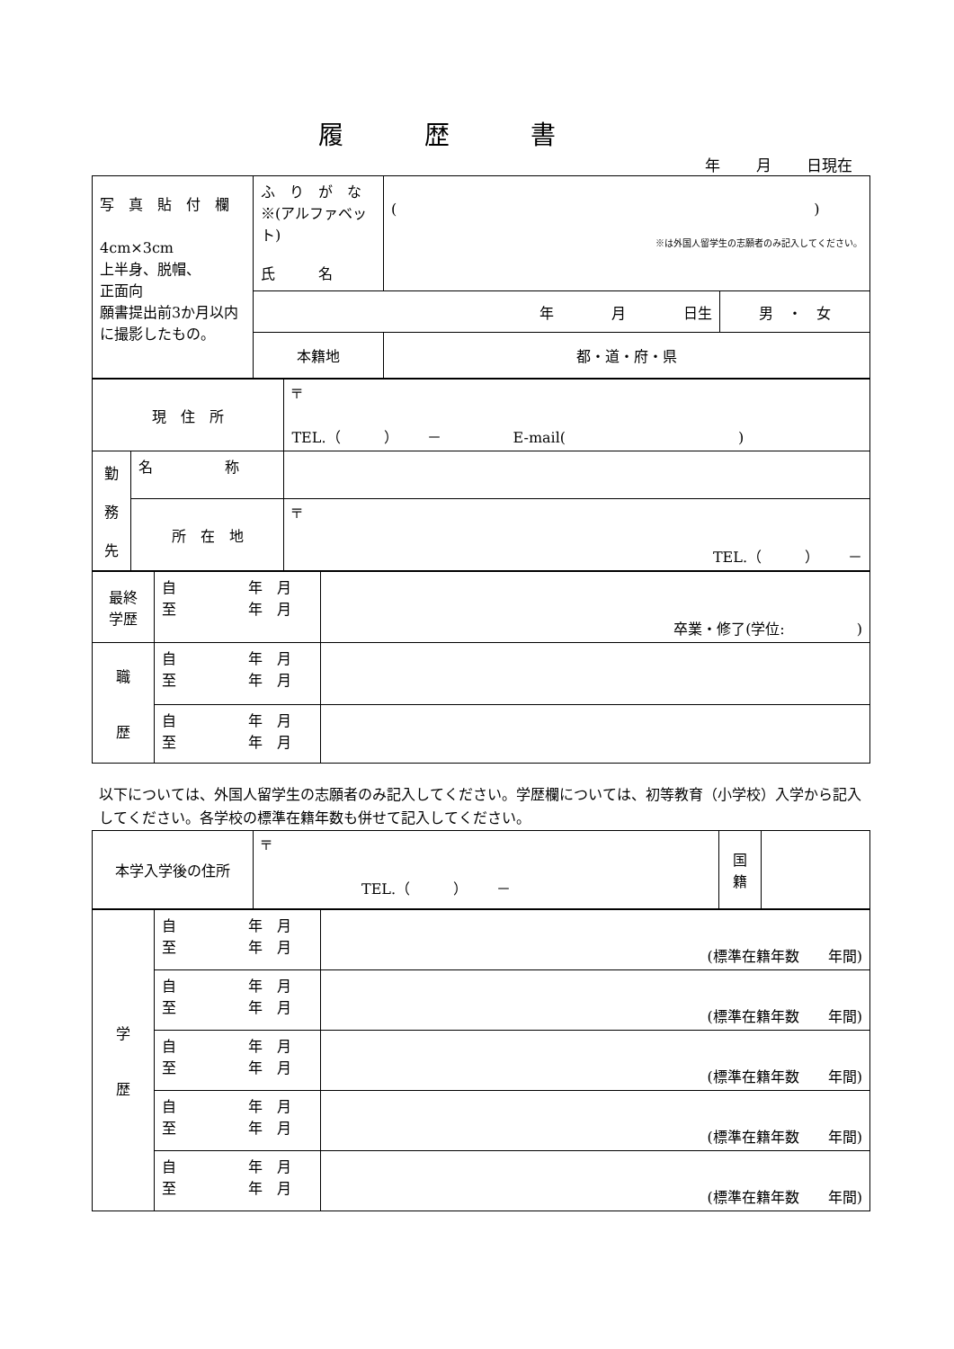履歴書
年　　 月　　 日現在
| 写 真 貼 付 欄 4cm×3cm 上半身、脱帽、 正面向 願書提出前3か月以内に撮影したもの。 | ふ り が な ※(アルファベット) 氏 名 | ( ) ※は外国人留学生の志願者のみ記入してください。 | |
| | 年 月 日生 | | 男 ・ 女 |
| | 本籍地 | 都・道・府・県 | |
| 現 住 所 | | 〒 TEL.（ ） － E-mail( ) |
| 勤 務 先 | 名 称 | |
| | 所 在 地 | 〒 TEL.（ ） － |
| 最終 学歴 | 自 年 月 至 年 月 | 卒業・修了(学位: ) |
| 職 歴 | 自 年 月 至 年 月 | |
| | 自 年 月 至 年 月 | |
以下については、外国人留学生の志願者のみ記入してください。学歴欄については、初等教育（小学校）入学から記入してください。各学校の標準在籍年数も併せて記入してください。
| 本学入学後の住所 | 〒 TEL.（ ） － | 国 籍 | |
| 学 歴 | 自 年 月 至 年 月 | (標準在籍年数 年間) |
| | 自 年 月 至 年 月 | (標準在籍年数 年間) |
| | 自 年 月 至 年 月 | (標準在籍年数 年間) |
| | 自 年 月 至 年 月 | (標準在籍年数 年間) |
| | 自 年 月 至 年 月 | (標準在籍年数 年間) |